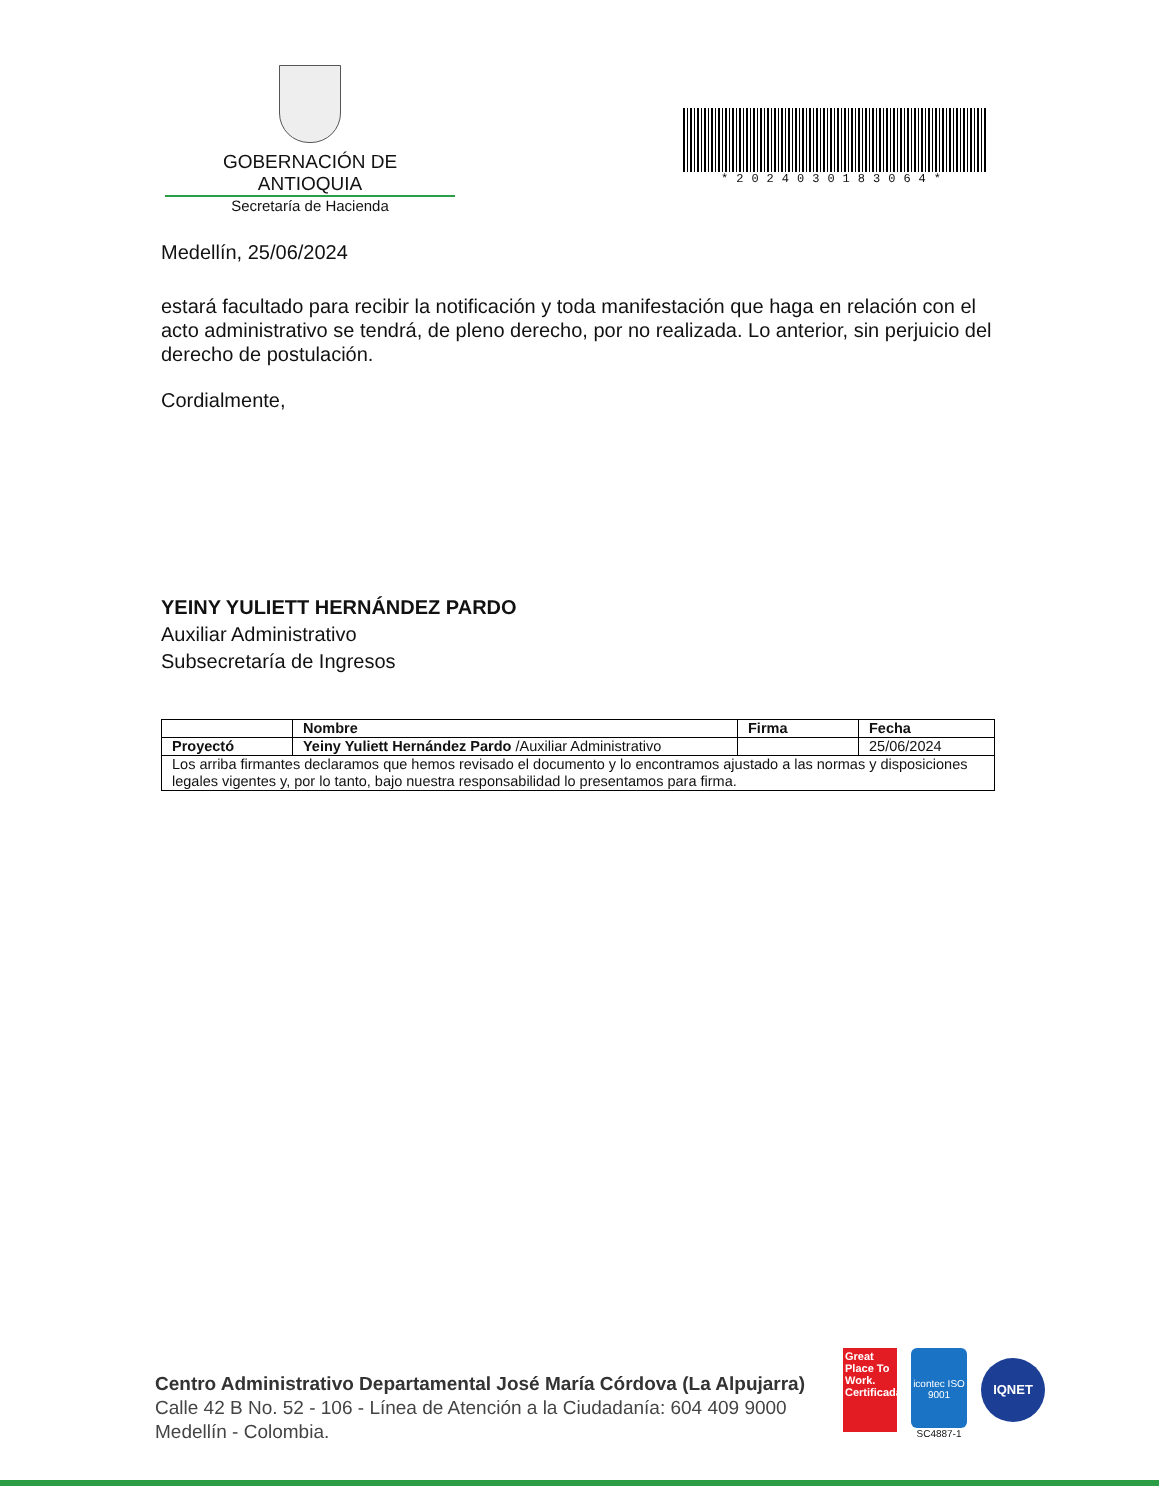GOBERNACIÓN DE ANTIOQUIA
Secretaría de Hacienda
*2024030183064*
Medellín, 25/06/2024
estará facultado para recibir la notificación y toda manifestación que haga en relación con el acto administrativo se tendrá, de pleno derecho, por no realizada. Lo anterior, sin perjuicio del derecho de postulación.
Cordialmente,
YEINY YULIETT HERNÁNDEZ PARDO
Auxiliar Administrativo
Subsecretaría de Ingresos
| | Nombre | Firma | Fecha |
| Proyectó | Yeiny Yuliett Hernández Pardo /Auxiliar Administrativo | | 25/06/2024 |
| Los arriba firmantes declaramos que hemos revisado el documento y lo encontramos ajustado a las normas y disposiciones legales vigentes y, por lo tanto, bajo nuestra responsabilidad lo presentamos para firma. | | | |
Centro Administrativo Departamental José María Córdova (La Alpujarra)
Calle 42 B No. 52 - 106 - Línea de Atención a la Ciudadanía: 604 409 9000
Medellín - Colombia.
Great Place To Work. Certificada
icontec ISO 9001
SC4887-1
IQNET